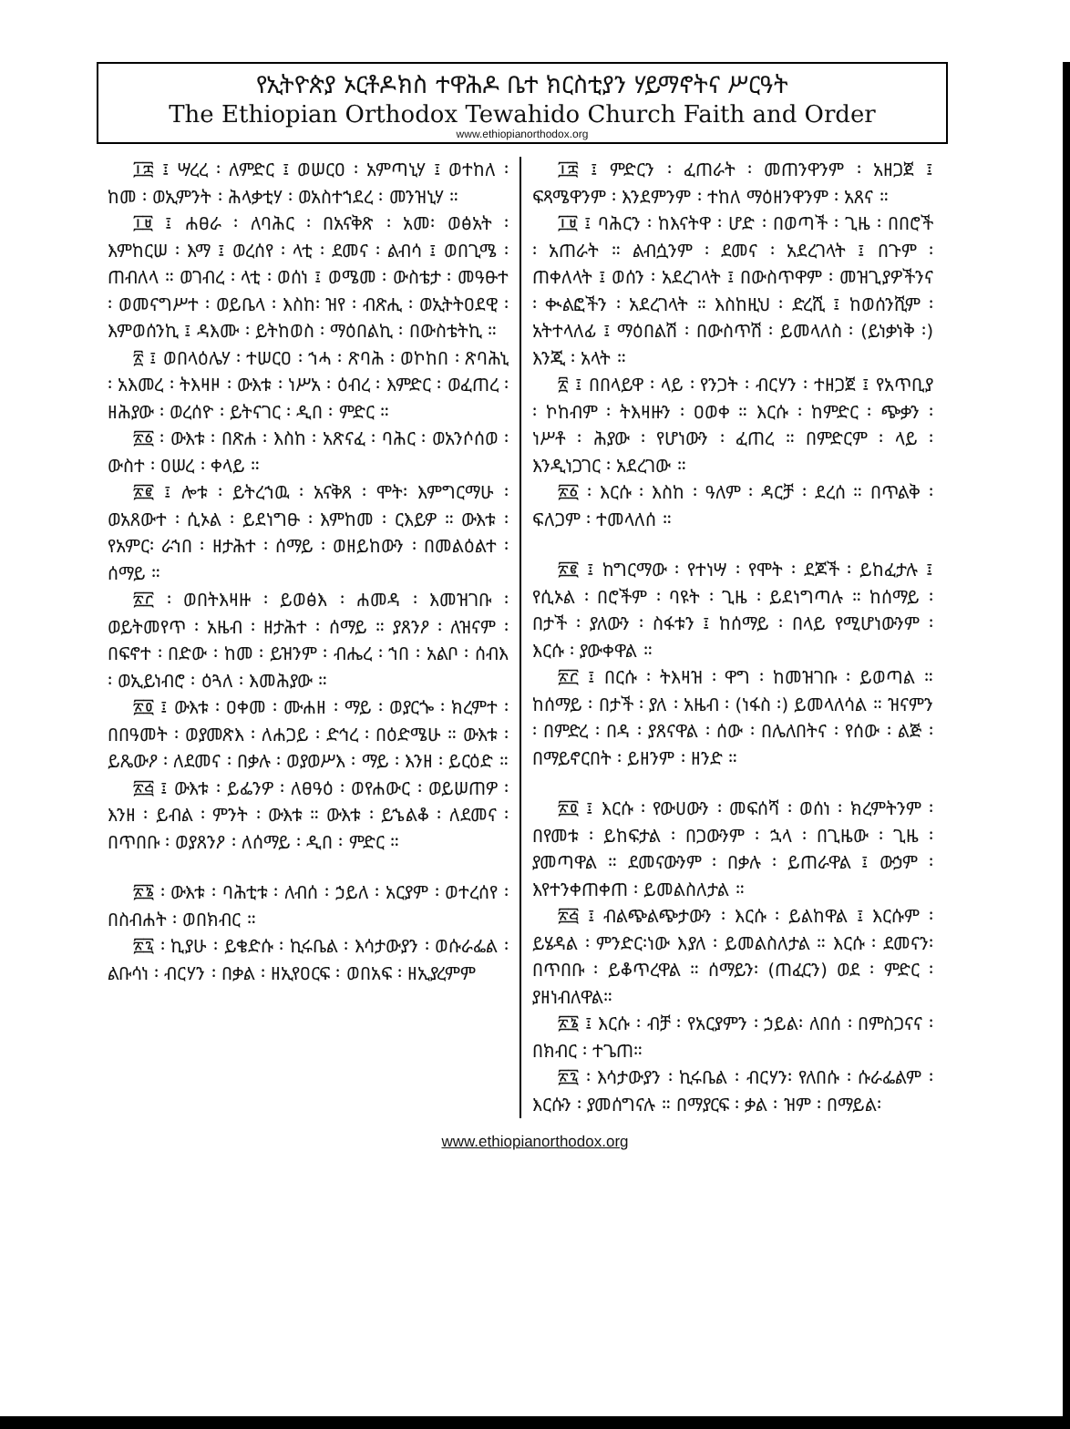የኢትዮጵያ ኦርቶዶክስ ተዋሕዶ ቤተ ክርስቲያን ሃይማኖትና ሥርዓት
The Ethiopian Orthodox Tewahido Church Faith and Order
www.ethiopianorthodox.org
፲፰ ፤ ሣረረ ፡ ለምድር ፤ ወሠርዐ ፡ አምጣኒሃ ፤ ወተከለ ፡ ከመ ፡ ወኢምንት ፡ ሕላቃቲሃ ፡ ወአስተኀደረ ፡ መንዝኒሃ ።
፲፱ ፤ ሐፀራ ፡ ለባሕር ፡ በአናቅጽ ፡ አመ፡ ወፅአት ፡ እምከርሠ ፡ እማ ፤ ወረሰየ ፡ ላቲ ፡ ደመና ፡ ልብሳ ፤ ወበጊሜ ፡ ጠብለላ ። ወገብረ ፡ ላቲ ፡ ወሰነ ፤ ወሜመ ፡ ውስቴታ ፡ መዓፁተ ፡ ወመናግሥተ ፡ ወይቤላ ፡ እስከ፡ ዝየ ፡ ብጽሒ ፡ ወኢትትዐደዊ ፡ እምወሰንኪ ፤ ዳእሙ ፡ ይትከወስ ፡ ማዕበልኪ ፡ በውስቴትኪ ።
፳ ፤ ወበላዕሌሃ ፡ ተሠርዐ ፡ ኀሓ ፡ ጽባሕ ፡ ወኮከበ ፡ ጽባሕኒ ፡ አእመረ ፡ ትእዛዞ ፡ ውእቱ ፡ ነሥአ ፡ ዕብረ ፡ እምድር ፡ ወፈጠረ ፡ ዘሕያው ፡ ወረሰዮ ፡ ይትናገር ፡ ዲበ ፡ ምድር ።
፳፩ ፡ ውእቱ ፡ በጽሐ ፡ እስከ ፡ አጽናፈ ፡ ባሕር ፡ ወአንሶሰወ ፡ ውስተ ፡ ዐሠረ ፡ ቀላይ ።
፳፪ ፤ ሎቱ ፡ ይትረኀዉ ፡ አናቅጸ ፡ ሞት፡ እምግርማሁ ፡ ወአጸውተ ፡ ሲኦል ፡ ይደነግፁ ፡ እምከመ ፡ ርእይዎ ። ውእቱ ፡ የአምር፡ ራኀበ ፡ ዘታሕተ ፡ ሰማይ ፡ ወዘይከውን ፡ በመልዕልተ ፡ ሰማይ ።
፳፫ ፡ ወበትእዛዙ ፡ ይወፅእ ፡ ሐመዳ ፡ እመዝገቡ ፡ ወይትመየጥ ፡ አዜብ ፡ ዘታሕተ ፡ ሰማይ ። ያጸንዖ ፡ ለዝናም ፡ በፍኖተ ፡ በድው ፡ ከመ ፡ ይዝንም ፡ ብሔረ ፡ ኀበ ፡ አልቦ ፡ ሰብእ ፡ ወኢይነብሮ ፡ ዕጓለ ፡ እመሕያው ።
፳፬ ፤ ውእቱ ፡ ዐቀመ ፡ ሙሐዘ ፡ ማይ ፡ ወያርጐ ፡ ክረምተ ፡ በበዓመት ፡ ወያመጽእ ፡ ለሐጋይ ፡ ድኅረ ፡ በዕድሜሁ ። ውእቱ ፡ ይጼውዖ ፡ ለደመና ፡ በቃሉ ፡ ወያወሥእ ፡ ማይ ፡ እንዘ ፡ ይርዕድ ።
፳፭ ፤ ውእቱ ፡ ይፌንዎ ፡ ለፀዓዕ ፡ ወየሐውር ፡ ወይሠጠዎ ፡ እንዘ ፡ ይብል ፡ ምንት ፡ ውእቱ ። ውእቱ ፡ ይኄልቆ ፡ ለደመና ፡በጥበቡ ፡ ወያጸንዖ ፡ ለሰማይ ፡ ዲበ ፡ ምድር ።
፳፮ ፡ ውእቱ ፡ ባሕቲቱ ፡ ለብሰ ፡ ኃይለ ፡ አርያም ፡ ወተረሰየ ፡ በስብሐት ፡ ወበክብር ።
፳፯ ፡ ኪያሁ ፡ ይቄድሱ ፡ ኪሩቤል ፡ እሳታውያን ፡ ወሱራፌል ፡ ልቡሳነ ፡ ብርሃን ፡ በቃል ፡ ዘኢየዐርፍ ፡ ወበአፍ ፡ ዘኢያረምም
፲፰ ፤ ምድርን ፡ ፈጠራት ፡ መጠንዋንም ፡ አዘጋጀ ፤ ፍጻሜዋንም ፡ እንደምንም ፡ ተከለ ማዕዘንዋንም ፡ አጸና ።
፲፱ ፤ ባሕርን ፡ ከእናትዋ ፡ ሆድ ፡ በወጣች ፡ ጊዜ ፡ በበሮች ፡ አጠራት ። ልብሷንም ፡ ደመና ፡ አደረገላት ፤ በጉም ፡ ጠቀለላት ፤ ወሰን ፡ አደረገላት ፤ በውስጥዋም ፡ መዝጊያዎችንና ፡ ቊልፎችን ፡ አደረገላት ። እስከዚህ ፡ ድረሺ ፤ ከወሰንሺም ፡ አትተላለፊ ፤ ማዕበልሽ ፡ በውስጥሽ ፡ ይመላለስ ፡ (ይነቃነቅ ፡) እንጂ ፡ አላት ።
፳ ፤ በበላይዋ ፡ ላይ ፡ የንጋት ፡ ብርሃን ፡ ተዘጋጀ ፤ የአጥቢያ ፡ ኮከብም ፡ ትእዛዙን ፡ ዐወቀ ። እርሱ ፡ ከምድር ፡ ጭቃን ፡ ነሥቶ ፡ ሕያው ፡ የሆነውን ፡ ፈጠረ ። በምድርም ፡ ላይ ፡ እንዲነጋገር ፡ አደረገው ።
፳፩ ፡ እርሱ ፡ እስከ ፡ ዓለም ፡ ዳርቻ ፡ ደረሰ ። በጥልቅ ፡ ፍለጋም ፡ ተመላለሰ ።
፳፪ ፤ ከግርማው ፡ የተነሣ ፡ የሞት ፡ ደጆች ፡ ይከፈታሉ ፤ የሲኦል ፡ በሮችም ፡ ባዩት ፡ ጊዜ ፡ ይደነግጣሉ ። ከሰማይ ፡ በታች ፡ ያለውን ፡ ስፋቱን ፤ ከሰማይ ፡ በላይ የሚሆነውንም ፡ እርሱ ፡ ያውቀዋል ።
፳፫ ፤ በርሱ ፡ ትእዛዝ ፡ ዋግ ፡ ከመዝገቡ ፡ ይወጣል ። ከሰማይ ፡ በታች ፡ ያለ ፡ አዜብ ፡ (ነፋስ ፡) ይመላለሳል ። ዝናምን ፡ በምድረ ፡ በዳ ፡ ያጸናዋል ፡ ሰው ፡ በሌለበትና ፡ የሰው ፡ ልጅ ፡ በማይኖርበት ፡ ይዘንም ፡ ዘንድ ።
፳፬ ፤ እርሱ ፡ የውሀውን ፡ መፍሰሻ ፡ ወሰነ ፡ ክረምትንም ፡ በየመቱ ፡ ይከፍታል ፡ በጋውንም ፡ ኋላ ፡ በጊዜው ፡ ጊዜ ፡ ያመጣዋል ። ደመናውንም ፡ በቃሉ ፡ ይጠራዋል ፤ ውኃም ፡ እየተንቀጠቀጠ ፡ ይመልስለታል ።
፳፭ ፤ ብልጭልጭታውን ፡ እርሱ ፡ ይልከዋል ፤ እርሱም ፡ ይሄዳል ፡ ምንድር፡ነው እያለ ፡ ይመልስለታል ። እርሱ ፡ ደመናን፡ በጥበቡ ፡ ይቆጥረዋል ። ሰማይን፡ (ጠፈርን) ወደ ፡ ምድር ፡ ያዘነብለዋል።
፳፮ ፤ እርሱ ፡ ብቻ ፡ የአርያምን ፡ ኃይል፡ ለበሰ ፡ በምስጋናና ፡ በክብር ፡ ተጌጠ።
፳፯ ፡ እሳታውያን ፡ ኪሩቤል ፡ ብርሃን፡ የለበሱ ፡ ሱራፌልም ፡ እርሱን ፡ ያመሰግናሉ ። በማያርፍ ፡ ቃል ፡ ዝም ፡ በማይል፡
www.ethiopianorthodox.org